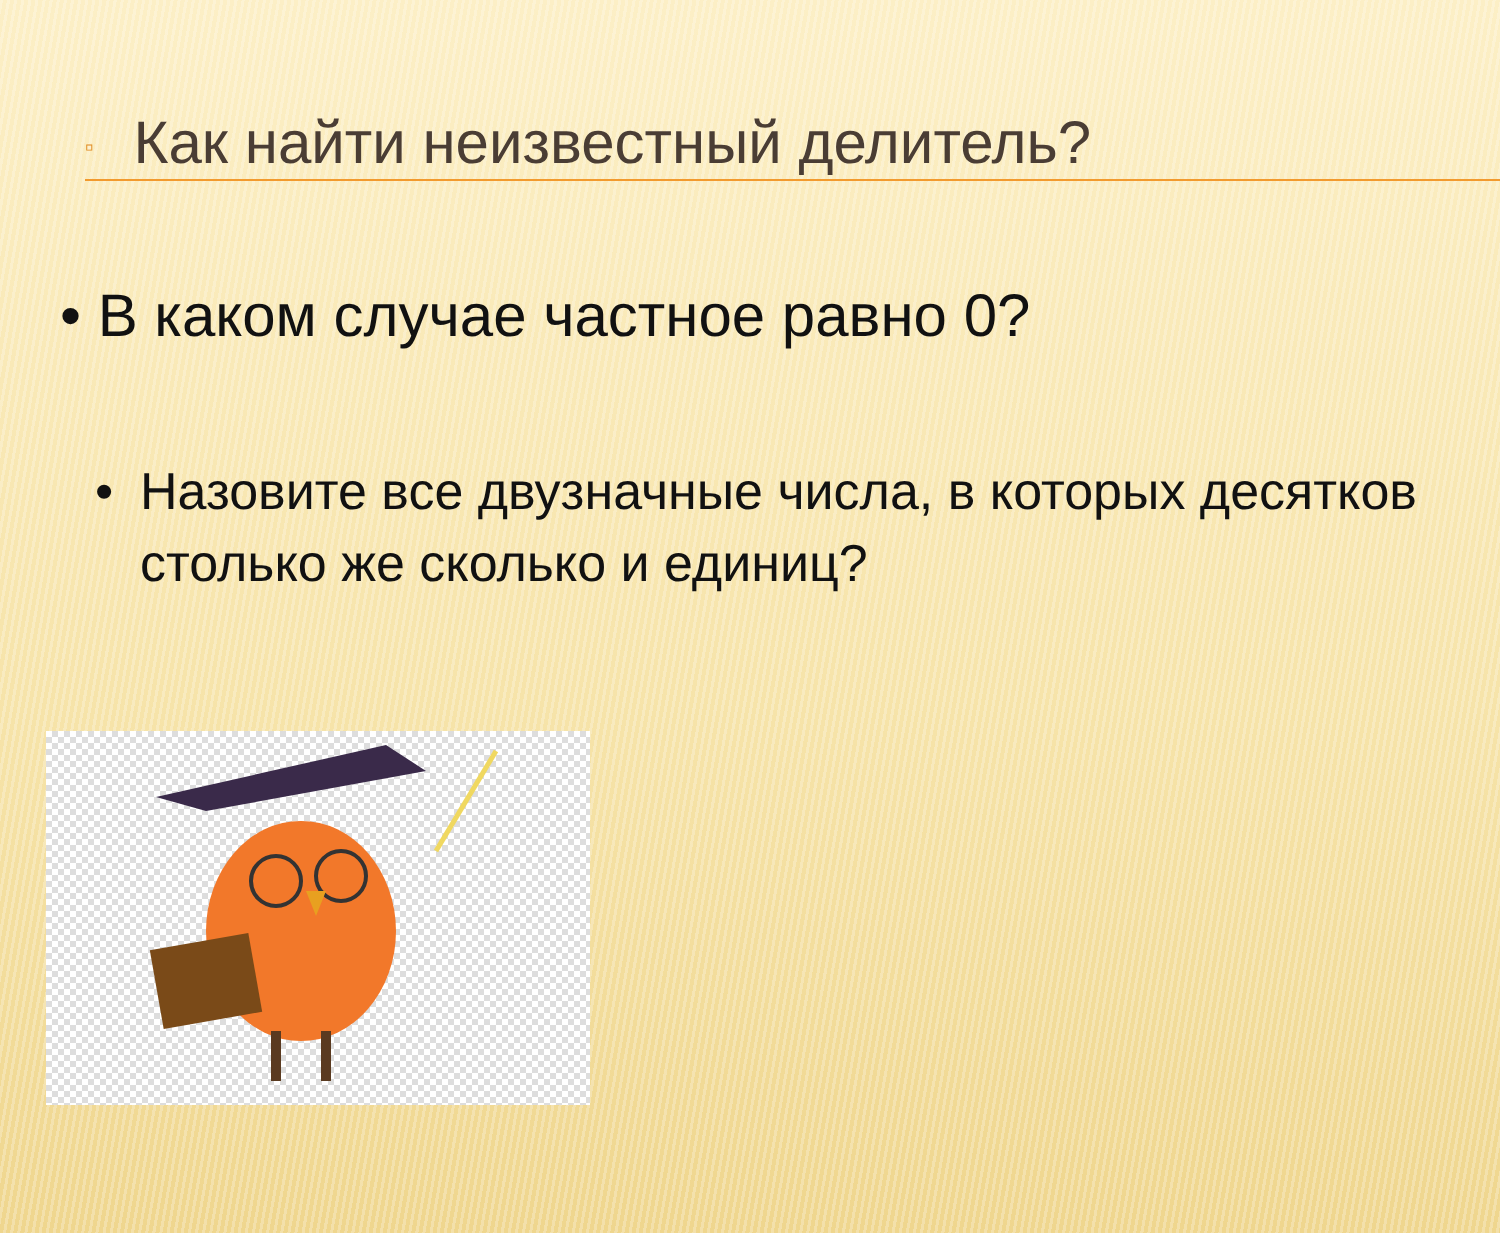▫ Как найти неизвестный делитель?
• В каком случае частное равно 0?
• Назовите все двузначные числа, в которых десятков столько же сколько и единиц?